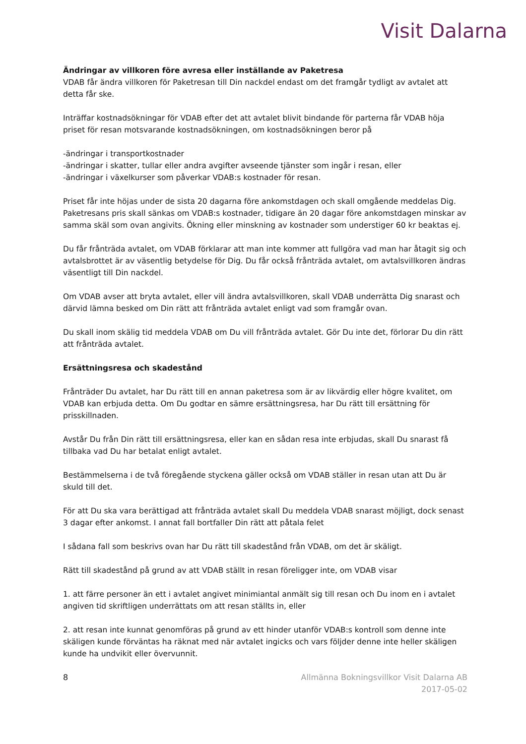Visit Dalarna
Ändringar av villkoren före avresa eller inställande av Paketresa
VDAB får ändra villkoren för Paketresan till Din nackdel endast om det framgår tydligt av avtalet att detta får ske.
Inträffar kostnadsökningar för VDAB efter det att avtalet blivit bindande för parterna får VDAB höja priset för resan motsvarande kostnadsökningen, om kostnadsökningen beror på
-ändringar i transportkostnader
-ändringar i skatter, tullar eller andra avgifter avseende tjänster som ingår i resan, eller
-ändringar i växelkurser som påverkar VDAB:s kostnader för resan.
Priset får inte höjas under de sista 20 dagarna före ankomstdagen och skall omgående meddelas Dig. Paketresans pris skall sänkas om VDAB:s kostnader, tidigare än 20 dagar före ankomstdagen minskar av samma skäl som ovan angivits. Ökning eller minskning av kostnader som understiger 60 kr beaktas ej.
Du får frånträda avtalet, om VDAB förklarar att man inte kommer att fullgöra vad man har åtagit sig och avtalsbrottet är av väsentlig betydelse för Dig. Du får också frånträda avtalet, om avtalsvillkoren ändras väsentligt till Din nackdel.
Om VDAB avser att bryta avtalet, eller vill ändra avtalsvillkoren, skall VDAB underrätta Dig snarast och därvid lämna besked om Din rätt att frånträda avtalet enligt vad som framgår ovan.
Du skall inom skälig tid meddela VDAB om Du vill frånträda avtalet. Gör Du inte det, förlorar Du din rätt att frånträda avtalet.
Ersättningsresa och skadestånd
Frånträder Du avtalet, har Du rätt till en annan paketresa som är av likvärdig eller högre kvalitet, om VDAB kan erbjuda detta. Om Du godtar en sämre ersättningsresa, har Du rätt till ersättning för prisskillnaden.
Avstår Du från Din rätt till ersättningsresa, eller kan en sådan resa inte erbjudas, skall Du snarast få tillbaka vad Du har betalat enligt avtalet.
Bestämmelserna i de två föregående styckena gäller också om VDAB ställer in resan utan att Du är skuld till det.
För att Du ska vara berättigad att frånträda avtalet skall Du meddela VDAB snarast möjligt, dock senast 3 dagar efter ankomst. I annat fall bortfaller Din rätt att påtala felet
I sådana fall som beskrivs ovan har Du rätt till skadestånd från VDAB, om det är skäligt.
Rätt till skadestånd på grund av att VDAB ställt in resan föreligger inte, om VDAB visar
1. att färre personer än ett i avtalet angivet minimiantal anmält sig till resan och Du inom en i avtalet angiven tid skriftligen underrättats om att resan ställts in, eller
2. att resan inte kunnat genomföras på grund av ett hinder utanför VDAB:s kontroll som denne inte skäligen kunde förväntas ha räknat med när avtalet ingicks och vars följder denne inte heller skäligen kunde ha undvikit eller övervunnit.
8 Allmänna Bokningsvillkor Visit Dalarna AB
2017-05-02